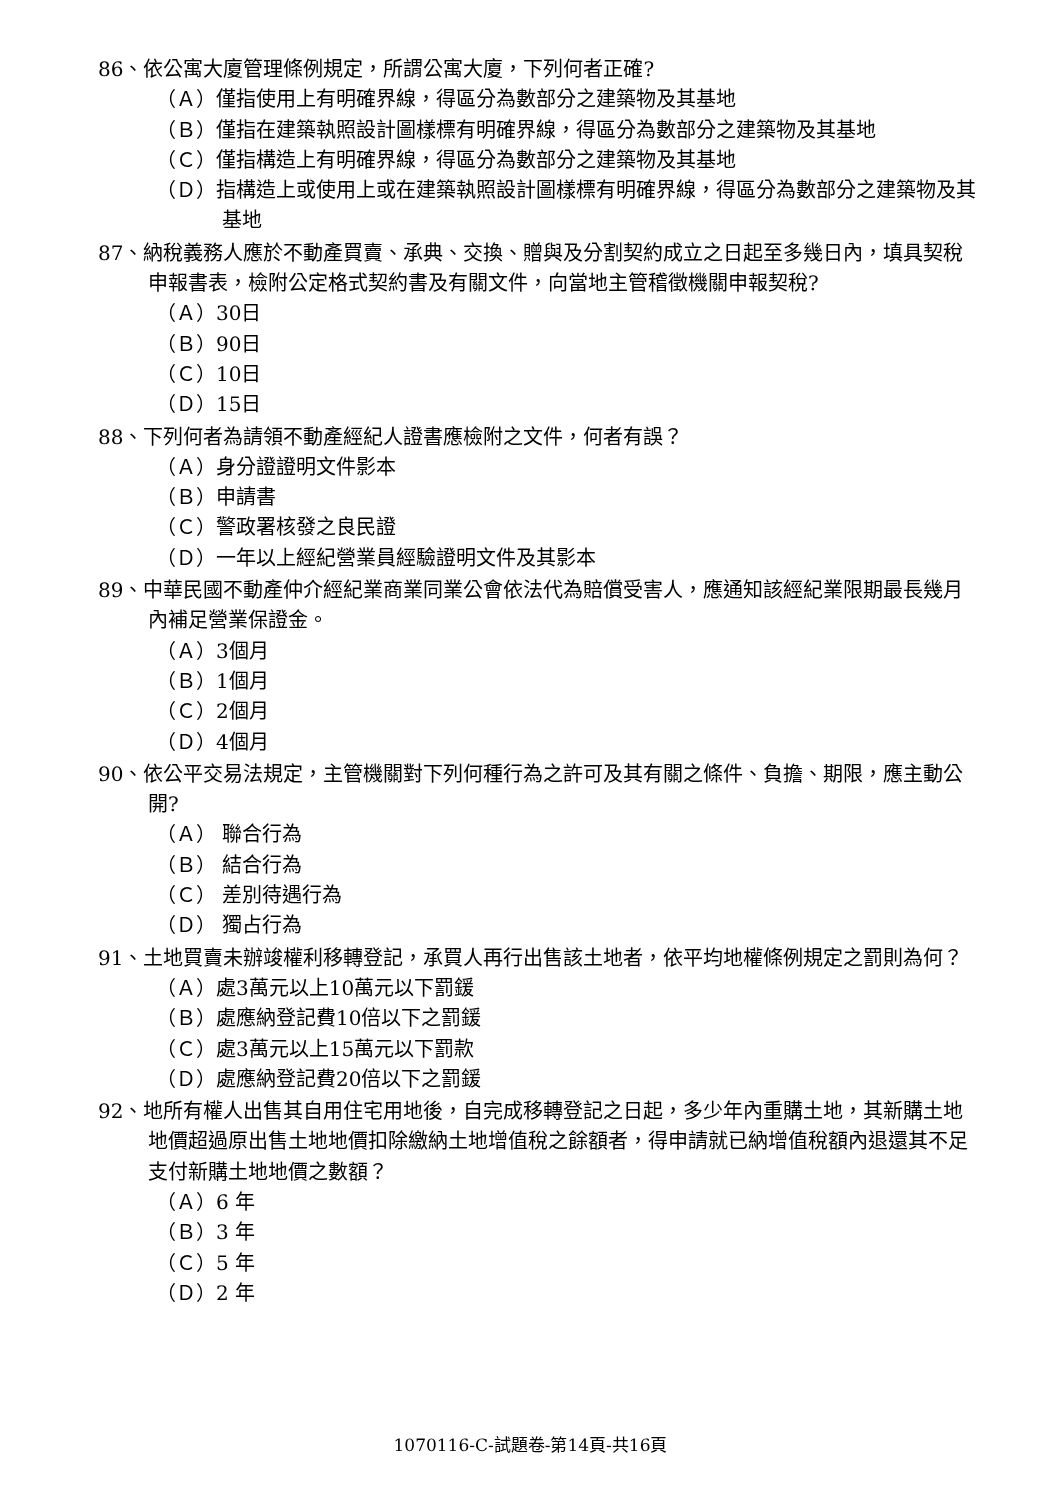86、依公寓大廈管理條例規定，所謂公寓大廈，下列何者正確?
（Ａ）僅指使用上有明確界線，得區分為數部分之建築物及其基地
（Ｂ）僅指在建築執照設計圖樣標有明確界線，得區分為數部分之建築物及其基地
（Ｃ）僅指構造上有明確界線，得區分為數部分之建築物及其基地
（Ｄ）指構造上或使用上或在建築執照設計圖樣標有明確界線，得區分為數部分之建築物及其基地
87、納稅義務人應於不動產買賣、承典、交換、贈與及分割契約成立之日起至多幾日內，填具契稅申報書表，檢附公定格式契約書及有關文件，向當地主管稽徵機關申報契稅?
（Ａ）30日
（Ｂ）90日
（Ｃ）10日
（Ｄ）15日
88、下列何者為請領不動產經紀人證書應檢附之文件，何者有誤？
（Ａ）身分證證明文件影本
（Ｂ）申請書
（Ｃ）警政署核發之良民證
（Ｄ）一年以上經紀營業員經驗證明文件及其影本
89、中華民國不動產仲介經紀業商業同業公會依法代為賠償受害人，應通知該經紀業限期最長幾月內補足營業保證金。
（Ａ）3個月
（Ｂ）1個月
（Ｃ）2個月
（Ｄ）4個月
90、依公平交易法規定，主管機關對下列何種行為之許可及其有關之條件、負擔、期限，應主動公開?
（Ａ） 聯合行為
（Ｂ） 結合行為
（Ｃ） 差別待遇行為
（Ｄ） 獨占行為
91、土地買賣未辦竣權利移轉登記，承買人再行出售該土地者，依平均地權條例規定之罰則為何？
（Ａ）處3萬元以上10萬元以下罰鍰
（Ｂ）處應納登記費10倍以下之罰鍰
（Ｃ）處3萬元以上15萬元以下罰款
（Ｄ）處應納登記費20倍以下之罰鍰
92、地所有權人出售其自用住宅用地後，自完成移轉登記之日起，多少年內重購土地，其新購土地地價超過原出售土地地價扣除繳納土地增值稅之餘額者，得申請就已納增值稅額內退還其不足支付新購土地地價之數額？
（Ａ）6 年
（Ｂ）3 年
（Ｃ）5 年
（Ｄ）2 年
1070116-C-試題卷-第14頁-共16頁